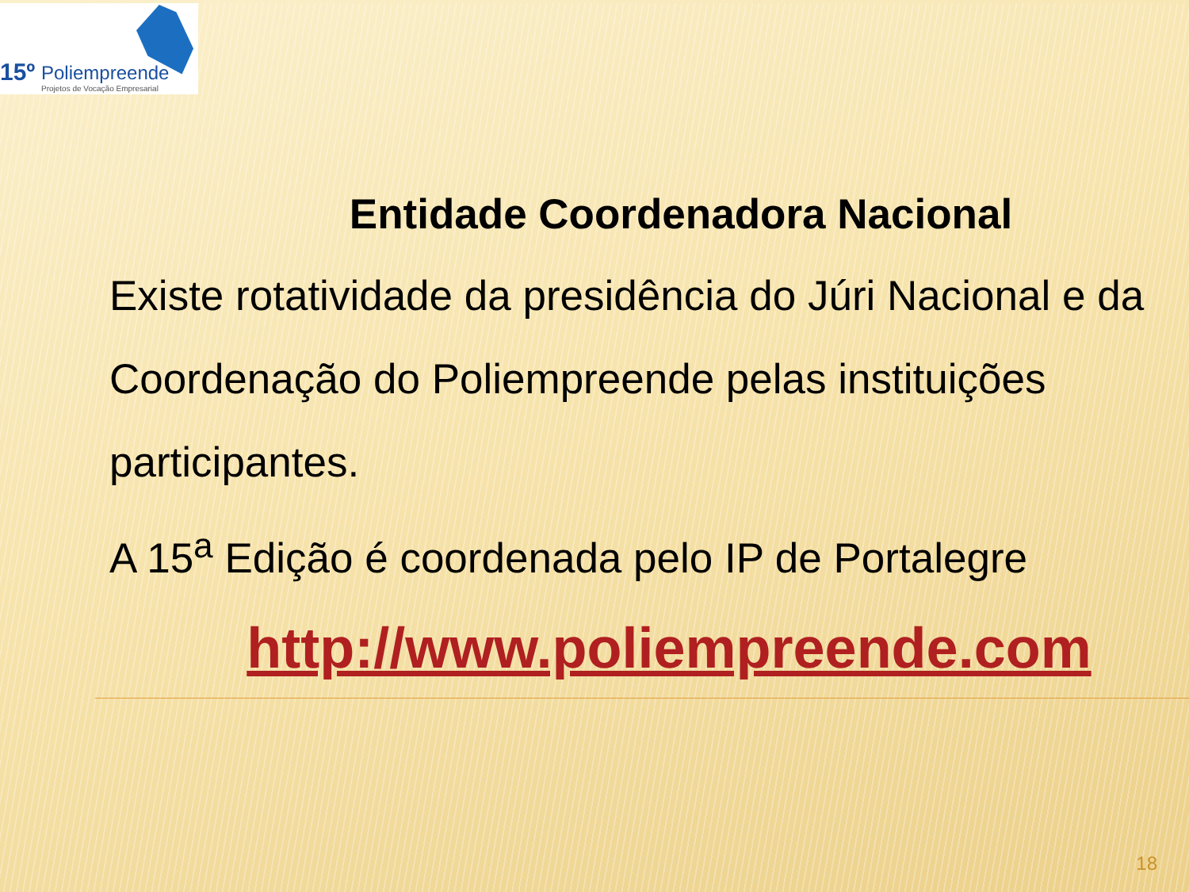15º Poliempreende
Projetos de Vocação Empresarial
Entidade Coordenadora Nacional
Existe rotatividade da presidência do Júri Nacional e da Coordenação do Poliempreende pelas instituições participantes.
A 15<sup>a</sup> Edição é coordenada pelo IP de Portalegre
http://www.poliempreende.com
18